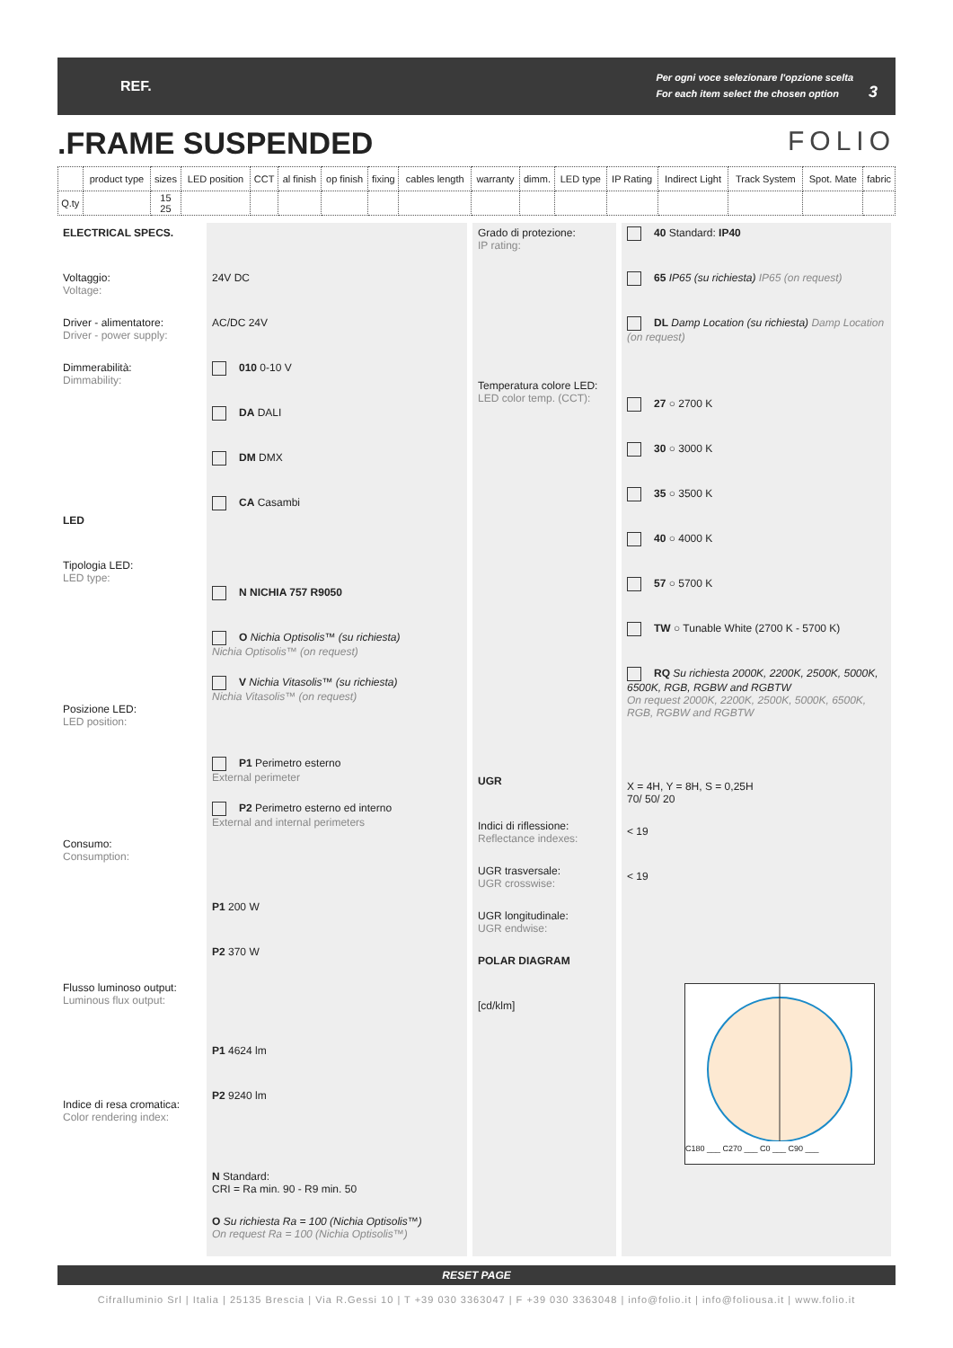REF.
Per ogni voce selezionare l'opzione scelta
For each item select the chosen option 3
.FRAME SUSPENDED FOLIO
| | product type | sizes | LED position | CCT | al finish | op finish | fixing | cables length | warranty | dimm. | LED type | IP Rating | Indirect Light | Track System | Spot. Mate | fabric |
| Q.ty | | 15 25 | | | | | | | | | | | | | | |
ELECTRICAL SPECS.
Voltaggio:
Voltage:
Driver - alimentatore:
Driver - power supply:
Dimmerabilità:
Dimmability:
LED
Tipologia LED:
LED type:
Posizione LED:
LED position:
Consumo:
Consumption:
Flusso luminoso output:
Luminous flux output:
Indice di resa cromatica:
Color rendering index:
24V DC
AC/DC 24V
010 0-10 V
DA DALI
DM DMX
CA Casambi
N NICHIA 757 R9050
O Nichia Optisolis™ (su richiesta)
Nichia Optisolis™ (on request)
V Nichia Vitasolis™ (su richiesta)
Nichia Vitasolis™ (on request)
P1 Perimetro esterno
External perimeter
P2 Perimetro esterno ed interno
External and internal perimeters
P1 200 W
P2 370 W
P1 4624 lm
P2 9240 lm
N Standard:
CRI = Ra min. 90 - R9 min. 50
O Su richiesta Ra = 100 (Nichia Optisolis™)
On request Ra = 100 (Nichia Optisolis™)
Grado di protezione:
IP rating:
Temperatura colore LED:
LED color temp. (CCT):
UGR
Indici di riflessione:
Reflectance indexes:
UGR trasversale:
UGR crosswise:
UGR longitudinale:
UGR endwise:
POLAR DIAGRAM
[cd/klm]
40 Standard: IP40
65 IP65 (su richiesta) IP65 (on request)
DL Damp Location (su richiesta) Damp Location (on request)
27 ○ 2700 K
30 ○ 3000 K
35 ○ 3500 K
40 ○ 4000 K
57 ○ 5700 K
TW ○ Tunable White (2700 K - 5700 K)
RQ Su richiesta 2000K, 2200K, 2500K, 5000K, 6500K, RGB, RGBW and RGBTW
On request 2000K, 2200K, 2500K, 5000K, 6500K, RGB, RGBW and RGBTW
X = 4H, Y = 8H, S = 0,25H
70/ 50/ 20
< 19
< 19
C180 ___ C270 ___ C0 ___ C90 ___
RESET PAGE
Cifralluminio Srl | Italia | 25135 Brescia | Via R.Gessi 10 | T +39 030 3363047 | F +39 030 3363048 | info@folio.it | info@foliousa.it | www.folio.it